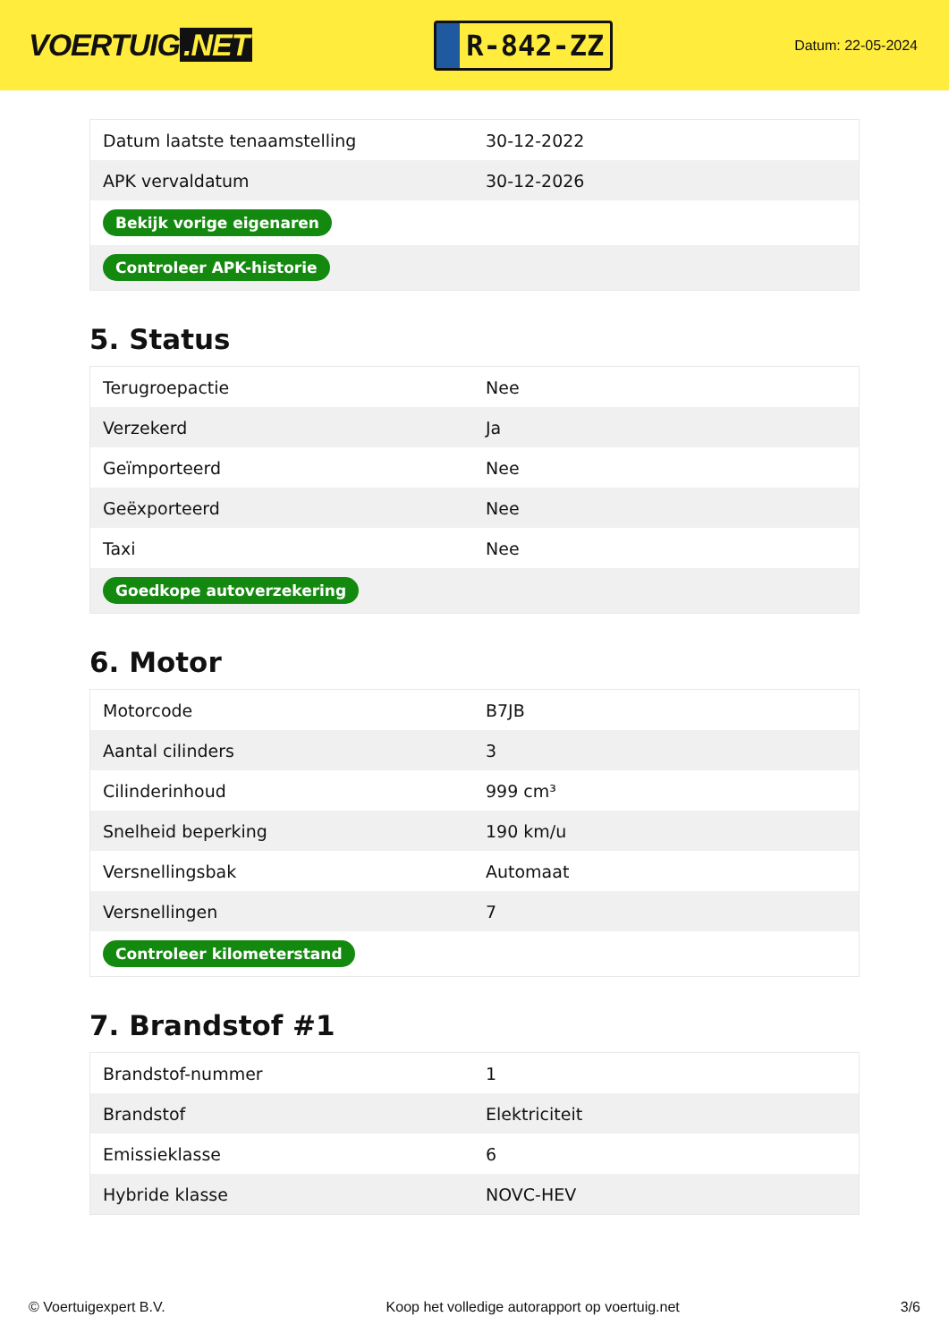VOERTUIG.NET
R-842-ZZ
Datum: 22-05-2024
| Datum laatste tenaamstelling | 30-12-2022 |
| APK vervaldatum | 30-12-2026 |
| Bekijk vorige eigenaren | |
| Controleer APK-historie | |
5. Status
| Terugroepactie | Nee |
| Verzekerd | Ja |
| Geïmporteerd | Nee |
| Geëxporteerd | Nee |
| Taxi | Nee |
| Goedkope autoverzekering | |
6. Motor
| Motorcode | B7JB |
| Aantal cilinders | 3 |
| Cilinderinhoud | 999 cm³ |
| Snelheid beperking | 190 km/u |
| Versnellingsbak | Automaat |
| Versnellingen | 7 |
| Controleer kilometerstand | |
7. Brandstof #1
| Brandstof-nummer | 1 |
| Brandstof | Elektriciteit |
| Emissieklasse | 6 |
| Hybride klasse | NOVC-HEV |
© Voertuigexpert B.V. Koop het volledige autorapport op voertuig.net 3/6